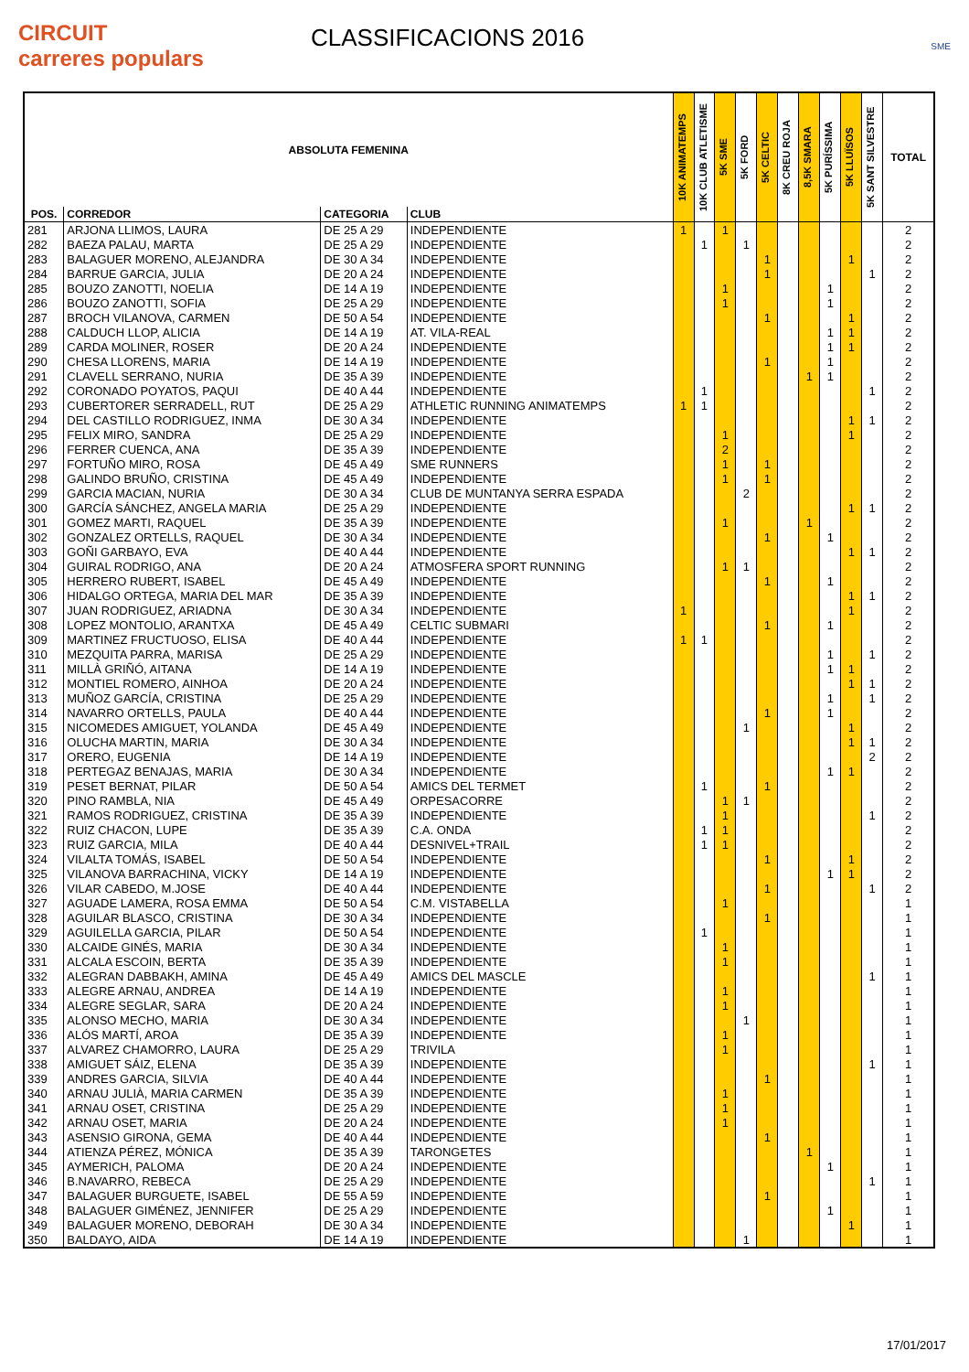CIRCUIT
carreres populars
CLASSIFICACIONS 2016
SME
| ABSOLUTA FEMENINA | | | | 10K ANIMATEMPS | 10K CLUB ATLETISME | 5K SME | 5K FORD | 5K CELTIC | 8K CREU ROJA | 8,5K SMARA | 5K PURÍSSIMA | 5K LLUÏSOS | 5K SANT SILVESTRE | TOTAL |
| --- | --- | --- | --- | --- | --- | --- | --- | --- | --- | --- | --- | --- | --- | --- |
| POS. | CORREDOR | CATEGORIA | CLUB | | | | | | | | | | | |
| 281 | ARJONA LLIMOS, LAURA | DE 25 A 29 | INDEPENDIENTE | 1 | | 1 | | | | | | | | 2 |
| 282 | BAEZA PALAU, MARTA | DE 25 A 29 | INDEPENDIENTE | | 1 | | 1 | | | | | | | 2 |
| 283 | BALAGUER MORENO, ALEJANDRA | DE 30 A 34 | INDEPENDIENTE | | | | | 1 | | | | 1 | | 2 |
| 284 | BARRUE GARCIA, JULIA | DE 20 A 24 | INDEPENDIENTE | | | | | 1 | | | | | 1 | 2 |
| 285 | BOUZO ZANOTTI, NOELIA | DE 14 A 19 | INDEPENDIENTE | | | 1 | | | | | 1 | | | 2 |
| 286 | BOUZO ZANOTTI, SOFIA | DE 25 A 29 | INDEPENDIENTE | | | 1 | | | | | 1 | | | 2 |
| 287 | BROCH VILANOVA, CARMEN | DE 50 A 54 | INDEPENDIENTE | | | | | 1 | | | | 1 | | 2 |
| 288 | CALDUCH LLOP, ALICIA | DE 14 A 19 | AT. VILA-REAL | | | | | | | | 1 | 1 | | 2 |
| 289 | CARDA MOLINER, ROSER | DE 20 A 24 | INDEPENDIENTE | | | | | | | | 1 | 1 | | 2 |
| 290 | CHESA LLORENS, MARIA | DE 14 A 19 | INDEPENDIENTE | | | | | 1 | | | 1 | | | 2 |
| 291 | CLAVELL SERRANO, NURIA | DE 35 A 39 | INDEPENDIENTE | | | | | | | 1 | 1 | | | 2 |
| 292 | CORONADO POYATOS, PAQUI | DE 40 A 44 | INDEPENDIENTE | | 1 | | | | | | | | 1 | 2 |
| 293 | CUBERTORER SERRADELL, RUT | DE 25 A 29 | ATHLETIC RUNNING ANIMATEMPS | 1 | 1 | | | | | | | | | 2 |
| 294 | DEL CASTILLO RODRIGUEZ, INMA | DE 30 A 34 | INDEPENDIENTE | | | | | | | | | 1 | 1 | 2 |
| 295 | FELIX MIRO, SANDRA | DE 25 A 29 | INDEPENDIENTE | | | 1 | | | | | | 1 | | 2 |
| 296 | FERRER CUENCA, ANA | DE 35 A 39 | INDEPENDIENTE | | | 2 | | | | | | | | 2 |
| 297 | FORTUÑO MIRO, ROSA | DE 45 A 49 | SME RUNNERS | | | 1 | | 1 | | | | | | 2 |
| 298 | GALINDO BRUÑO, CRISTINA | DE 45 A 49 | INDEPENDIENTE | | | 1 | | 1 | | | | | | 2 |
| 299 | GARCIA MACIAN, NURIA | DE 30 A 34 | CLUB DE MUNTANYA SERRA ESPADA | | | | 2 | | | | | | | 2 |
| 300 | GARCÍA SÁNCHEZ, ANGELA MARIA | DE 25 A 29 | INDEPENDIENTE | | | | | | | | | 1 | 1 | 2 |
| 301 | GOMEZ MARTI, RAQUEL | DE 35 A 39 | INDEPENDIENTE | | | 1 | | | | 1 | | | | 2 |
| 302 | GONZALEZ ORTELLS, RAQUEL | DE 30 A 34 | INDEPENDIENTE | | | | | 1 | | | 1 | | | 2 |
| 303 | GOÑI GARBAYO, EVA | DE 40 A 44 | INDEPENDIENTE | | | | | | | | | 1 | 1 | 2 |
| 304 | GUIRAL RODRIGO, ANA | DE 20 A 24 | ATMOSFERA SPORT RUNNING | | | 1 | 1 | | | | | | | 2 |
| 305 | HERRERO RUBERT, ISABEL | DE 45 A 49 | INDEPENDIENTE | | | | | 1 | | | 1 | | | 2 |
| 306 | HIDALGO ORTEGA, MARIA DEL MAR | DE 35 A 39 | INDEPENDIENTE | | | | | | | | | 1 | 1 | 2 |
| 307 | JUAN RODRIGUEZ, ARIADNA | DE 30 A 34 | INDEPENDIENTE | 1 | | | | | | | | 1 | | 2 |
| 308 | LOPEZ MONTOLIO, ARANTXA | DE 45 A 49 | CELTIC SUBMARI | | | | | 1 | | | 1 | | | 2 |
| 309 | MARTINEZ FRUCTUOSO, ELISA | DE 40 A 44 | INDEPENDIENTE | 1 | 1 | | | | | | | | | 2 |
| 310 | MEZQUITA PARRA, MARISA | DE 25 A 29 | INDEPENDIENTE | | | | | | | | 1 | | 1 | 2 |
| 311 | MILLÀ GRIÑÓ, AITANA | DE 14 A 19 | INDEPENDIENTE | | | | | | | | 1 | 1 | | 2 |
| 312 | MONTIEL ROMERO, AINHOA | DE 20 A 24 | INDEPENDIENTE | | | | | | | | | 1 | 1 | 2 |
| 313 | MUÑOZ GARCÍA, CRISTINA | DE 25 A 29 | INDEPENDIENTE | | | | | | | | 1 | | 1 | 2 |
| 314 | NAVARRO ORTELLS, PAULA | DE 40 A 44 | INDEPENDIENTE | | | | | 1 | | | 1 | | | 2 |
| 315 | NICOMEDES AMIGUET, YOLANDA | DE 45 A 49 | INDEPENDIENTE | | | | 1 | | | | | 1 | | 2 |
| 316 | OLUCHA MARTIN, MARIA | DE 30 A 34 | INDEPENDIENTE | | | | | | | | | 1 | 1 | 2 |
| 317 | ORERO, EUGENIA | DE 14 A 19 | INDEPENDIENTE | | | | | | | | | | 2 | 2 |
| 318 | PERTEGAZ BENAJAS, MARIA | DE 30 A 34 | INDEPENDIENTE | | | | | | | | 1 | 1 | | 2 |
| 319 | PESET BERNAT, PILAR | DE 50 A 54 | AMICS DEL TERMET | | 1 | | | 1 | | | | | | 2 |
| 320 | PINO RAMBLA, NIA | DE 45 A 49 | ORPESACORRE | | | 1 | 1 | | | | | | | 2 |
| 321 | RAMOS RODRIGUEZ, CRISTINA | DE 35 A 39 | INDEPENDIENTE | | | 1 | | | | | | | 1 | 2 |
| 322 | RUIZ CHACON, LUPE | DE 35 A 39 | C.A. ONDA | | 1 | 1 | | | | | | | | 2 |
| 323 | RUIZ GARCIA, MILA | DE 40 A 44 | DESNIVEL+TRAIL | | 1 | 1 | | | | | | | | 2 |
| 324 | VILALTA TOMÁS, ISABEL | DE 50 A 54 | INDEPENDIENTE | | | | | 1 | | | | 1 | | 2 |
| 325 | VILANOVA BARRACHINA, VICKY | DE 14 A 19 | INDEPENDIENTE | | | | | | | | 1 | 1 | | 2 |
| 326 | VILAR CABEDO, M.JOSE | DE 40 A 44 | INDEPENDIENTE | | | | | 1 | | | | | 1 | 2 |
| 327 | AGUADE LAMERA, ROSA EMMA | DE 50 A 54 | C.M. VISTABELLA | | | 1 | | | | | | | | 1 |
| 328 | AGUILAR BLASCO, CRISTINA | DE 30 A 34 | INDEPENDIENTE | | | | | 1 | | | | | | 1 |
| 329 | AGUILELLA GARCIA, PILAR | DE 50 A 54 | INDEPENDIENTE | | 1 | | | | | | | | | 1 |
| 330 | ALCAIDE GINÉS, MARIA | DE 30 A 34 | INDEPENDIENTE | | | 1 | | | | | | | | 1 |
| 331 | ALCALA ESCOIN, BERTA | DE 35 A 39 | INDEPENDIENTE | | | 1 | | | | | | | | 1 |
| 332 | ALEGRAN DABBAKH, AMINA | DE 45 A 49 | AMICS DEL MASCLE | | | | | | | | | | 1 | 1 |
| 333 | ALEGRE ARNAU, ANDREA | DE 14 A 19 | INDEPENDIENTE | | | 1 | | | | | | | | 1 |
| 334 | ALEGRE SEGLAR, SARA | DE 20 A 24 | INDEPENDIENTE | | | 1 | | | | | | | | 1 |
| 335 | ALONSO MECHO, MARIA | DE 30 A 34 | INDEPENDIENTE | | | | 1 | | | | | | | 1 |
| 336 | ALÓS MARTÍ, AROA | DE 35 A 39 | INDEPENDIENTE | | | 1 | | | | | | | | 1 |
| 337 | ALVAREZ CHAMORRO, LAURA | DE 25 A 29 | TRIVILA | | | 1 | | | | | | | | 1 |
| 338 | AMIGUET SÁIZ, ELENA | DE 35 A 39 | INDEPENDIENTE | | | | | | | | | | 1 | 1 |
| 339 | ANDRES GARCIA, SILVIA | DE 40 A 44 | INDEPENDIENTE | | | | | 1 | | | | | | 1 |
| 340 | ARNAU JULIÀ, MARIA CARMEN | DE 35 A 39 | INDEPENDIENTE | | | 1 | | | | | | | | 1 |
| 341 | ARNAU OSET, CRISTINA | DE 25 A 29 | INDEPENDIENTE | | | 1 | | | | | | | | 1 |
| 342 | ARNAU OSET, MARIA | DE 20 A 24 | INDEPENDIENTE | | | 1 | | | | | | | | 1 |
| 343 | ASENSIO GIRONA, GEMA | DE 40 A 44 | INDEPENDIENTE | | | | | 1 | | | | | | 1 |
| 344 | ATIENZA PÉREZ, MÓNICA | DE 35 A 39 | TARONGETES | | | | | | | 1 | | | | 1 |
| 345 | AYMERICH, PALOMA | DE 20 A 24 | INDEPENDIENTE | | | | | | | | 1 | | | 1 |
| 346 | B.NAVARRO, REBECA | DE 25 A 29 | INDEPENDIENTE | | | | | | | | | | 1 | 1 |
| 347 | BALAGUER BURGUETE, ISABEL | DE 55 A 59 | INDEPENDIENTE | | | | | 1 | | | | | | 1 |
| 348 | BALAGUER GIMÉNEZ, JENNIFER | DE 25 A 29 | INDEPENDIENTE | | | | | | | | 1 | | | 1 |
| 349 | BALAGUER MORENO, DEBORAH | DE 30 A 34 | INDEPENDIENTE | | | | | | | | | 1 | | 1 |
| 350 | BALDAYO, AIDA | DE 14 A 19 | INDEPENDIENTE | | | | 1 | | | | | | | 1 |
17/01/2017